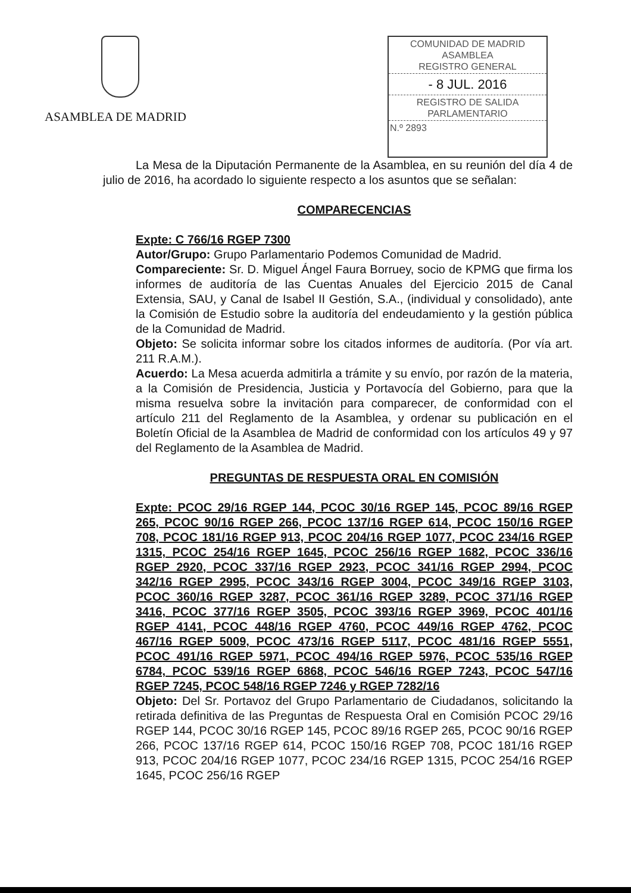ASAMBLEA DE MADRID
COMUNIDAD DE MADRID
ASAMBLEA
REGISTRO GENERAL
- 8 JUL. 2016
REGISTRO DE SALIDA
PARLAMENTARIO
N.º 2893
La Mesa de la Diputación Permanente de la Asamblea, en su reunión del día 4 de julio de 2016, ha acordado lo siguiente respecto a los asuntos que se señalan:
COMPARECENCIAS
Expte: C 766/16 RGEP 7300
Autor/Grupo: Grupo Parlamentario Podemos Comunidad de Madrid.
Compareciente: Sr. D. Miguel Ángel Faura Borruey, socio de KPMG que firma los informes de auditoría de las Cuentas Anuales del Ejercicio 2015 de Canal Extensia, SAU, y Canal de Isabel II Gestión, S.A., (individual y consolidado), ante la Comisión de Estudio sobre la auditoría del endeudamiento y la gestión pública de la Comunidad de Madrid.
Objeto: Se solicita informar sobre los citados informes de auditoría. (Por vía art. 211 R.A.M.).
Acuerdo: La Mesa acuerda admitirla a trámite y su envío, por razón de la materia, a la Comisión de Presidencia, Justicia y Portavocía del Gobierno, para que la misma resuelva sobre la invitación para comparecer, de conformidad con el artículo 211 del Reglamento de la Asamblea, y ordenar su publicación en el Boletín Oficial de la Asamblea de Madrid de conformidad con los artículos 49 y 97 del Reglamento de la Asamblea de Madrid.
PREGUNTAS DE RESPUESTA ORAL EN COMISIÓN
Expte: PCOC 29/16 RGEP 144, PCOC 30/16 RGEP 145, PCOC 89/16 RGEP 265, PCOC 90/16 RGEP 266, PCOC 137/16 RGEP 614, PCOC 150/16 RGEP 708, PCOC 181/16 RGEP 913, PCOC 204/16 RGEP 1077, PCOC 234/16 RGEP 1315, PCOC 254/16 RGEP 1645, PCOC 256/16 RGEP 1682, PCOC 336/16 RGEP 2920, PCOC 337/16 RGEP 2923, PCOC 341/16 RGEP 2994, PCOC 342/16 RGEP 2995, PCOC 343/16 RGEP 3004, PCOC 349/16 RGEP 3103, PCOC 360/16 RGEP 3287, PCOC 361/16 RGEP 3289, PCOC 371/16 RGEP 3416, PCOC 377/16 RGEP 3505, PCOC 393/16 RGEP 3969, PCOC 401/16 RGEP 4141, PCOC 448/16 RGEP 4760, PCOC 449/16 RGEP 4762, PCOC 467/16 RGEP 5009, PCOC 473/16 RGEP 5117, PCOC 481/16 RGEP 5551, PCOC 491/16 RGEP 5971, PCOC 494/16 RGEP 5976, PCOC 535/16 RGEP 6784, PCOC 539/16 RGEP 6868, PCOC 546/16 RGEP 7243, PCOC 547/16 RGEP 7245, PCOC 548/16 RGEP 7246 y RGEP 7282/16
Objeto: Del Sr. Portavoz del Grupo Parlamentario de Ciudadanos, solicitando la retirada definitiva de las Preguntas de Respuesta Oral en Comisión PCOC 29/16 RGEP 144, PCOC 30/16 RGEP 145, PCOC 89/16 RGEP 265, PCOC 90/16 RGEP 266, PCOC 137/16 RGEP 614, PCOC 150/16 RGEP 708, PCOC 181/16 RGEP 913, PCOC 204/16 RGEP 1077, PCOC 234/16 RGEP 1315, PCOC 254/16 RGEP 1645, PCOC 256/16 RGEP